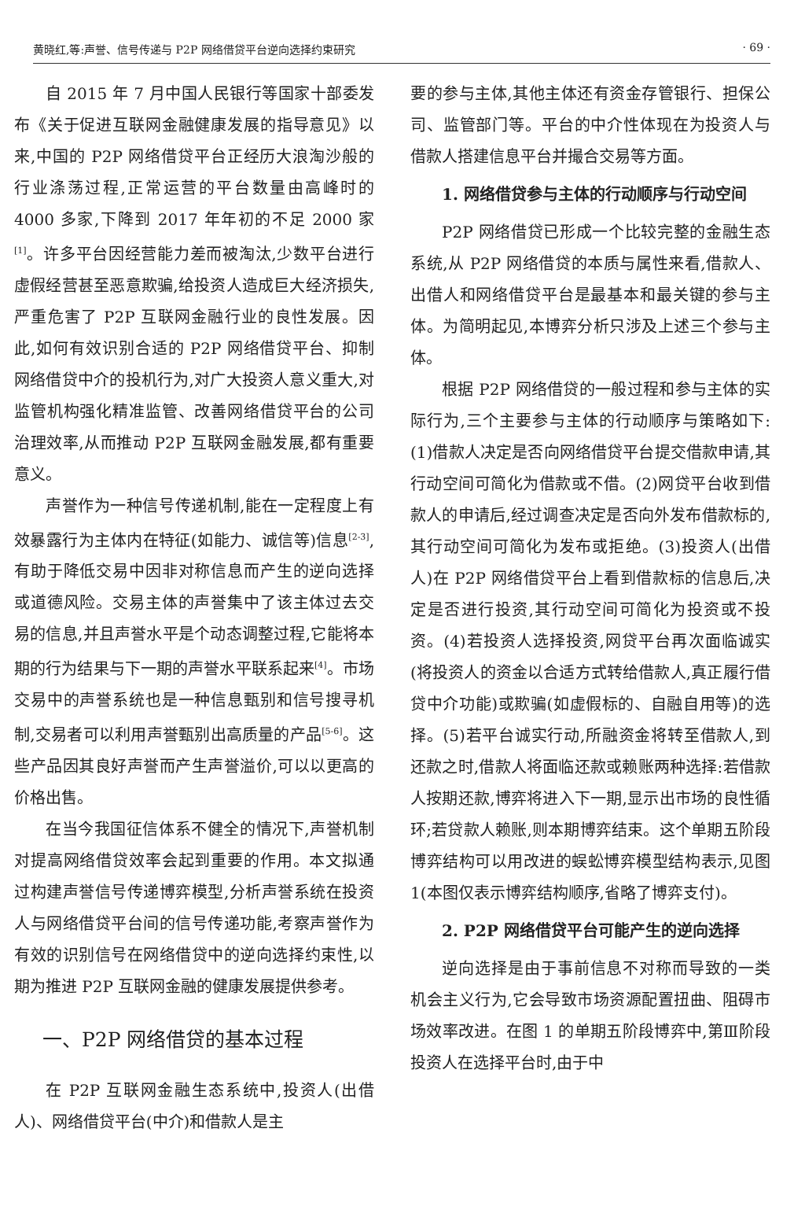黄晓红,等:声誉、信号传递与 P2P 网络借贷平台逆向选择约束研究 · 69 ·
自 2015 年 7 月中国人民银行等国家十部委发布《关于促进互联网金融健康发展的指导意见》以来,中国的 P2P 网络借贷平台正经历大浪淘沙般的行业涤荡过程,正常运营的平台数量由高峰时的 4000 多家,下降到 2017 年年初的不足 2000 家<sup>[1]</sup>。许多平台因经营能力差而被淘汰,少数平台进行虚假经营甚至恶意欺骗,给投资人造成巨大经济损失,严重危害了 P2P 互联网金融行业的良性发展。因此,如何有效识别合适的 P2P 网络借贷平台、抑制网络借贷中介的投机行为,对广大投资人意义重大,对监管机构强化精准监管、改善网络借贷平台的公司治理效率,从而推动 P2P 互联网金融发展,都有重要意义。
声誉作为一种信号传递机制,能在一定程度上有效暴露行为主体内在特征(如能力、诚信等)信息<sup>[2-3]</sup>,有助于降低交易中因非对称信息而产生的逆向选择或道德风险。交易主体的声誉集中了该主体过去交易的信息,并且声誉水平是个动态调整过程,它能将本期的行为结果与下一期的声誉水平联系起来<sup>[4]</sup>。市场交易中的声誉系统也是一种信息甄别和信号搜寻机制,交易者可以利用声誉甄别出高质量的产品<sup>[5-6]</sup>。这些产品因其良好声誉而产生声誉溢价,可以以更高的价格出售。
在当今我国征信体系不健全的情况下,声誉机制对提高网络借贷效率会起到重要的作用。本文拟通过构建声誉信号传递博弈模型,分析声誉系统在投资人与网络借贷平台间的信号传递功能,考察声誉作为有效的识别信号在网络借贷中的逆向选择约束性,以期为推进 P2P 互联网金融的健康发展提供参考。
一、P2P 网络借贷的基本过程
在 P2P 互联网金融生态系统中,投资人(出借人)、网络借贷平台(中介)和借款人是主
要的参与主体,其他主体还有资金存管银行、担保公司、监管部门等。平台的中介性体现在为投资人与借款人搭建信息平台并撮合交易等方面。
1. 网络借贷参与主体的行动顺序与行动空间
P2P 网络借贷已形成一个比较完整的金融生态系统,从 P2P 网络借贷的本质与属性来看,借款人、出借人和网络借贷平台是最基本和最关键的参与主体。为简明起见,本博弈分析只涉及上述三个参与主体。
根据 P2P 网络借贷的一般过程和参与主体的实际行为,三个主要参与主体的行动顺序与策略如下:(1)借款人决定是否向网络借贷平台提交借款申请,其行动空间可简化为借款或不借。(2)网贷平台收到借款人的申请后,经过调查决定是否向外发布借款标的,其行动空间可简化为发布或拒绝。(3)投资人(出借人)在 P2P 网络借贷平台上看到借款标的信息后,决定是否进行投资,其行动空间可简化为投资或不投资。(4)若投资人选择投资,网贷平台再次面临诚实(将投资人的资金以合适方式转给借款人,真正履行借贷中介功能)或欺骗(如虚假标的、自融自用等)的选择。(5)若平台诚实行动,所融资金将转至借款人,到还款之时,借款人将面临还款或赖账两种选择:若借款人按期还款,博弈将进入下一期,显示出市场的良性循环;若贷款人赖账,则本期博弈结束。这个单期五阶段博弈结构可以用改进的蜈蚣博弈模型结构表示,见图 1(本图仅表示博弈结构顺序,省略了博弈支付)。
2. P2P 网络借贷平台可能产生的逆向选择
逆向选择是由于事前信息不对称而导致的一类机会主义行为,它会导致市场资源配置扭曲、阻碍市场效率改进。在图 1 的单期五阶段博弈中,第Ⅲ阶段投资人在选择平台时,由于中